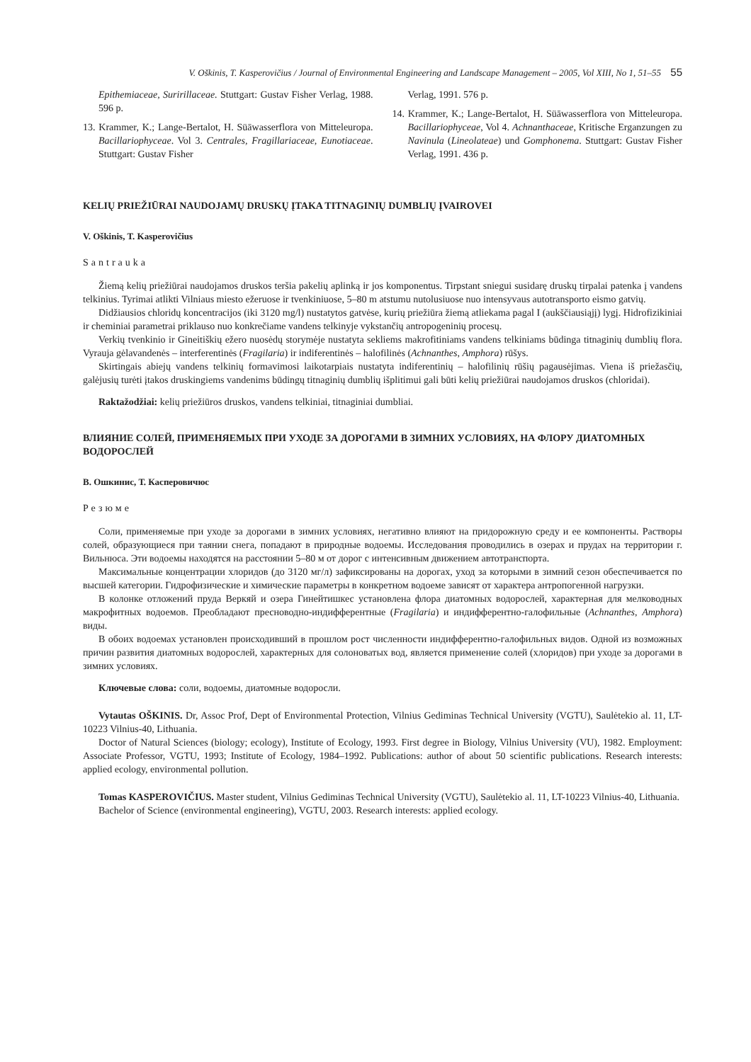V. Oškinis, T. Kasperovičius / Journal of Environmental Engineering and Landscape Management – 2005, Vol XIII, No 1, 51–55 55
Epithemiaceae, Suririllaceae. Stuttgart: Gustav Fisher Verlag, 1988. 596 p.
13. Krammer, K.; Lange-Bertalot, H. Süāwasserflora von Mitteleuropa. Bacillariophyceae. Vol 3. Centrales, Fragillariaceae, Eunotiaceae. Stuttgart: Gustav Fisher
Verlag, 1991. 576 p.
14. Krammer, K.; Lange-Bertalot, H. Süāwasserflora von Mitteleuropa. Bacillariophyceae, Vol 4. Achnanthaceae, Kritische Erganzungen zu Navinula (Lineolateae) und Gomphonema. Stuttgart: Gustav Fisher Verlag, 1991. 436 p.
KELIŲ PRIEŽIŪRAI NAUDOJAMŲ DRUSKŲ ĮTAKA TITNAGINIŲ DUMBLIŲ ĮVAIROVEI
V. Oškinis, T. Kasperovičius
Santrauka
Žiemą kelių priežiūrai naudojamos druskos teršia pakelių aplinką ir jos komponentus. Tirpstant sniegui susidarę druskų tirpalai patenka į vandens telkinius. Tyrimai atlikti Vilniaus miesto ežeruose ir tvenkiniuose, 5–80 m atstumu nutolusiuose nuo intensyvaus autotransporto eismo gatvių.
Didžiausios chloridų koncentracijos (iki 3120 mg/l) nustatytos gatvėse, kurių priežiūra žiemą atliekama pagal I (aukščiausiąjį) lygį. Hidrofizikiniai ir cheminiai parametrai priklauso nuo konkrečiame vandens telkinyje vykstančių antropogeninių procesų.
Verkių tvenkinio ir Gineitiškių ežero nuosėdų storymėje nustatyta sekliems makrofitiniams vandens telkiniams būdinga titnaginių dumblių flora. Vyrauja gėlavandenės – interferentinės (Fragilaria) ir indiferentinės – halofilinės (Achnanthes, Amphora) rūšys.
Skirtingais abiejų vandens telkinių formavimosi laikotarpiais nustatyta indiferentinių – halofilinių rūšių pagausėjimas. Viena iš priežasčių, galėjusių turėti įtakos druskingiems vandenims būdingų titnaginių dumblių išplitimui gali būti kelių priežiūrai naudojamos druskos (chloridai).
Raktažodžiai: kelių priežiūros druskos, vandens telkiniai, titnaginiai dumbliai.
ВЛИЯНИЕ СОЛЕЙ, ПРИМЕНЯЕМЫХ ПРИ УХОДЕ ЗА ДОРОГАМИ В ЗИМНИХ УСЛОВИЯХ, НА ФЛОРУ ДИАТОМНЫХ ВОДОРОСЛЕЙ
В. Ошкинис, Т. Касперовичюс
Резюме
Соли, применяемые при уходе за дорогами в зимних условиях, негативно влияют на придорожную среду и ее компоненты. Растворы солей, образующиеся при таянии снега, попадают в природные водоемы. Исследования проводились в озерах и прудах на территории г. Вильнюса. Эти водоемы находятся на расстоянии 5–80 м от дорог с интенсивным движением автотранспорта.
Максимальные концентрации хлоридов (до 3120 мг/л) зафиксированы на дорогах, уход за которыми в зимний сезон обеспечивается по высшей категории. Гидрофизические и химические параметры в конкретном водоеме зависят от характера антропогенной нагрузки.
В колонке отложений пруда Веркяй и озера Гинейтишкес установлена флора диатомных водорослей, характерная для мелководных макрофитных водоемов. Преобладают пресноводно-индифферентные (Fragilaria) и индифферентно-галофильные (Achnanthes, Amphora) виды.
В обоих водоемах установлен происходивший в прошлом рост численности индифферентно-галофильных видов. Одной из возможных причин развития диатомных водорослей, характерных для солоноватых вод, является применение солей (хлоридов) при уходе за дорогами в зимних условиях.
Ключевые слова: соли, водоемы, диатомные водоросли.
Vytautas OŠKINIS. Dr, Assoc Prof, Dept of Environmental Protection, Vilnius Gediminas Technical University (VGTU), Saulėtekio al. 11, LT-10223 Vilnius-40, Lithuania.
Doctor of Natural Sciences (biology; ecology), Institute of Ecology, 1993. First degree in Biology, Vilnius University (VU), 1982. Employment: Associate Professor, VGTU, 1993; Institute of Ecology, 1984–1992. Publications: author of about 50 scientific publications. Research interests: applied ecology, environmental pollution.
Tomas KASPEROVIČIUS. Master student, Vilnius Gediminas Technical University (VGTU), Saulėtekio al. 11, LT-10223 Vilnius-40, Lithuania.
Bachelor of Science (environmental engineering), VGTU, 2003. Research interests: applied ecology.